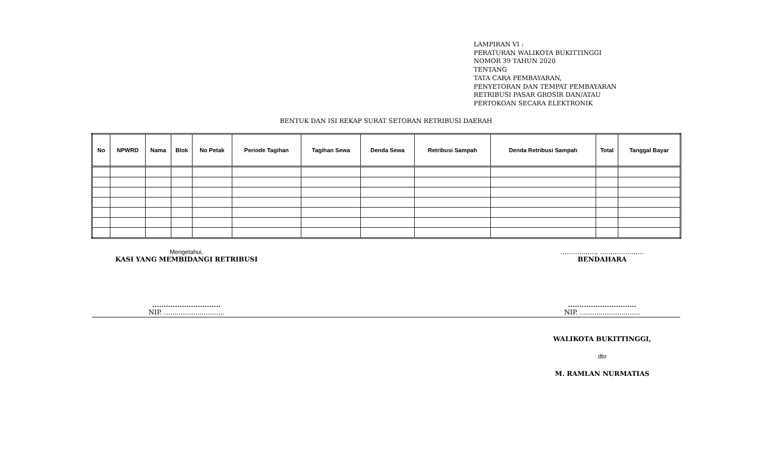LAMPIRAN VI :
PERATURAN WALIKOTA BUKITTINGGI
NOMOR 39 TAHUN 2020
TENTANG
TATA CARA PEMBAYARAN,
PENYETORAN DAN TEMPAT PEMBAYARAN
RETRIBUSI PASAR GROSIR DAN/ATAU
PERTOKOAN SECARA ELEKTRONIK
BENTUK DAN ISI REKAP SURAT SETORAN RETRIBUSI DAERAH
| No | NPWRD | Nama | Blok | No Petak | Periode Tagihan | Tagihan Sewa | Denda Sewa | Retribusi Sampah | Denda Retribusi Sampah | Total | Tanggal Bayar |
| --- | --- | --- | --- | --- | --- | --- | --- | --- | --- | --- | --- |
Mengetahui,
KASI YANG MEMBIDANGI RETRIBUSI
................., .....................
BENDAHARA
..............................
NIP. .............................
..............................
NIP. .............................
WALIKOTA BUKITTINGGI,
dto
M. RAMLAN NURMATIAS